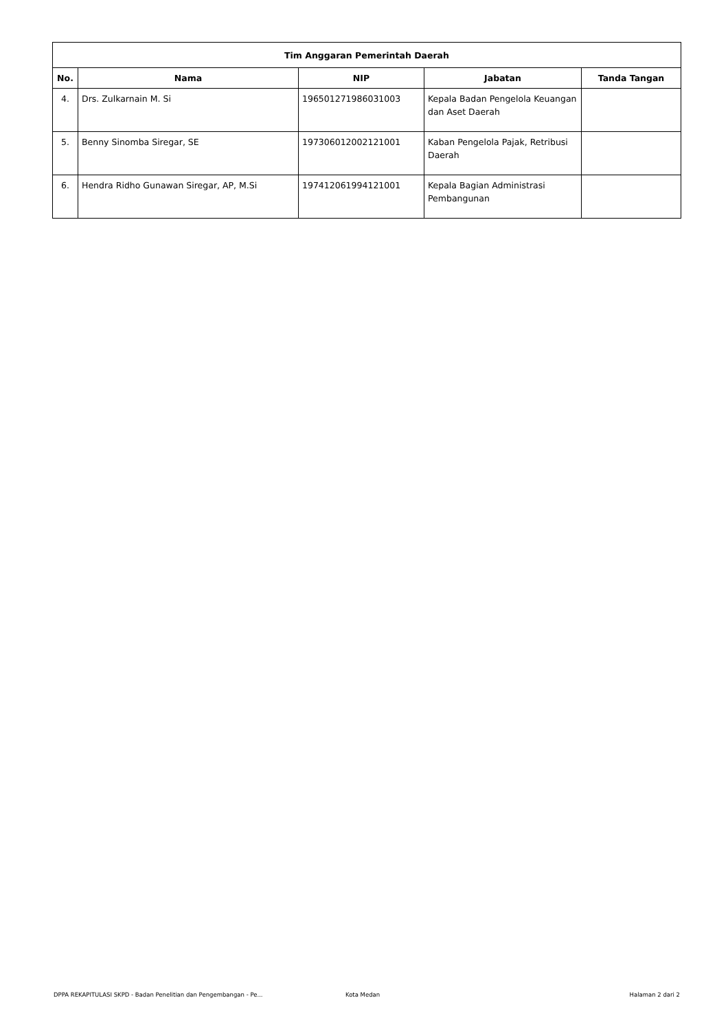| Tim Anggaran Pemerintah Daerah | | | | |
| --- | --- | --- | --- | --- |
| No. | Nama | NIP | Jabatan | Tanda Tangan |
| 4. | Drs. Zulkarnain M. Si | 196501271986031003 | Kepala Badan Pengelola Keuangan dan Aset Daerah | |
| 5. | Benny Sinomba Siregar, SE | 197306012002121001 | Kaban Pengelola Pajak, Retribusi Daerah | |
| 6. | Hendra Ridho Gunawan Siregar, AP, M.Si | 197412061994121001 | Kepala Bagian Administrasi Pembangunan | |
DPPA REKAPITULASI SKPD - Badan Penelitian dan Pengembangan - Pe... Kota Medan Halaman 2 dari 2